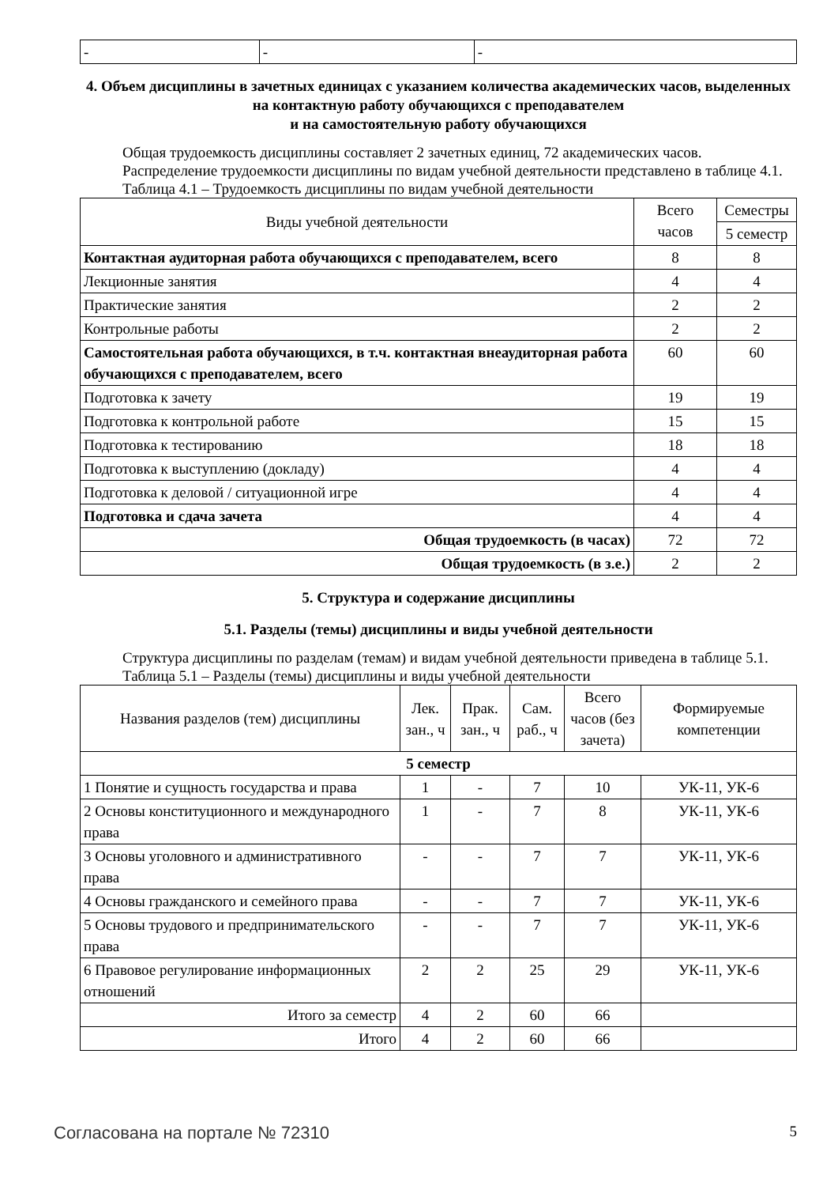| - | - | - |
4. Объем дисциплины в зачетных единицах с указанием количества академических часов, выделенных на контактную работу обучающихся с преподавателем
и на самостоятельную работу обучающихся
Общая трудоемкость дисциплины составляет 2 зачетных единиц, 72 академических часов.
Распределение трудоемкости дисциплины по видам учебной деятельности представлено в таблице 4.1.
Таблица 4.1 – Трудоемкость дисциплины по видам учебной деятельности
| Виды учебной деятельности | Всего часов | Семестры |
| --- | --- | --- |
| | | 5 семестр |
| Контактная аудиторная работа обучающихся с преподавателем, всего | 8 | 8 |
| Лекционные занятия | 4 | 4 |
| Практические занятия | 2 | 2 |
| Контрольные работы | 2 | 2 |
| Самостоятельная работа обучающихся, в т.ч. контактная внеаудиторная работа обучающихся с преподавателем, всего | 60 | 60 |
| Подготовка к зачету | 19 | 19 |
| Подготовка к контрольной работе | 15 | 15 |
| Подготовка к тестированию | 18 | 18 |
| Подготовка к выступлению (докладу) | 4 | 4 |
| Подготовка к деловой / ситуационной игре | 4 | 4 |
| Подготовка и сдача зачета | 4 | 4 |
| Общая трудоемкость (в часах) | 72 | 72 |
| Общая трудоемкость (в з.е.) | 2 | 2 |
5. Структура и содержание дисциплины
5.1. Разделы (темы) дисциплины и виды учебной деятельности
Структура дисциплины по разделам (темам) и видам учебной деятельности приведена в таблице 5.1.
Таблица 5.1 – Разделы (темы) дисциплины и виды учебной деятельности
| Названия разделов (тем) дисциплины | Лек. зан., ч | Прак. зан., ч | Сам. раб., ч | Всего часов (без зачета) | Формируемые компетенции |
| --- | --- | --- | --- | --- | --- |
| 5 семестр | | | | | |
| 1 Понятие и сущность государства и права | 1 | - | 7 | 10 | УК-11, УК-6 |
| 2 Основы конституционного и международного права | 1 | - | 7 | 8 | УК-11, УК-6 |
| 3 Основы уголовного и административного права | - | - | 7 | 7 | УК-11, УК-6 |
| 4 Основы гражданского и семейного права | - | - | 7 | 7 | УК-11, УК-6 |
| 5 Основы трудового и предпринимательского права | - | - | 7 | 7 | УК-11, УК-6 |
| 6 Правовое регулирование информационных отношений | 2 | 2 | 25 | 29 | УК-11, УК-6 |
| Итого за семестр | 4 | 2 | 60 | 66 | |
| Итого | 4 | 2 | 60 | 66 | |
Согласована на портале № 72310 5